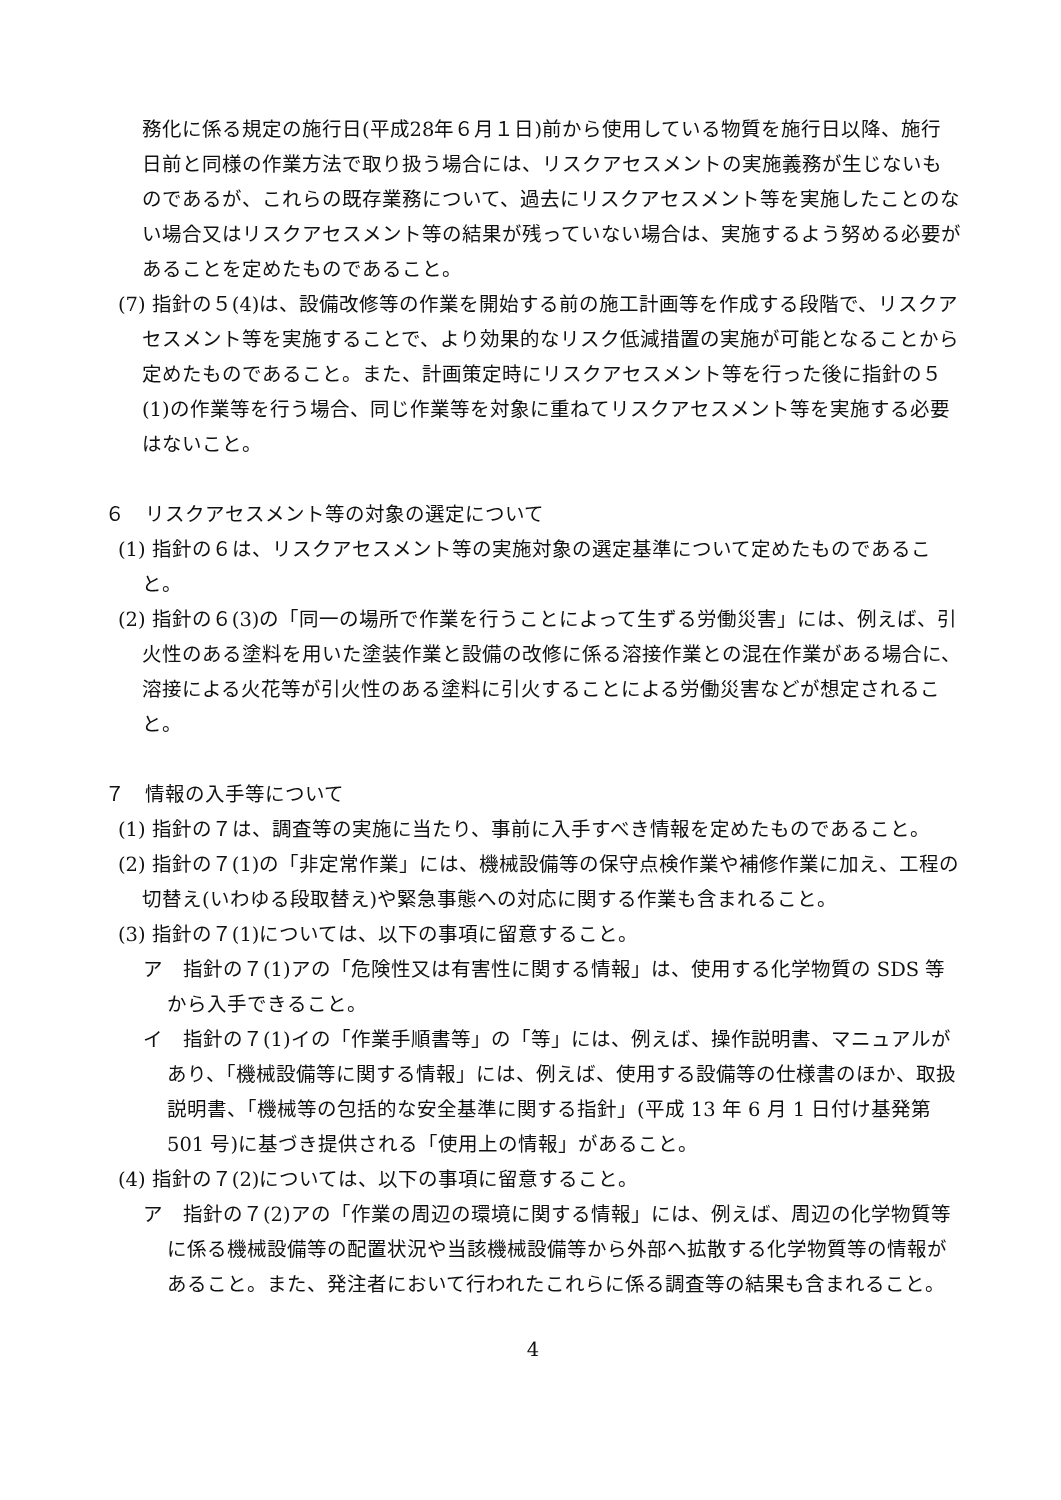務化に係る規定の施行日(平成28年６月１日)前から使用している物質を施行日以降、施行日前と同様の作業方法で取り扱う場合には、リスクアセスメントの実施義務が生じないものであるが、これらの既存業務について、過去にリスクアセスメント等を実施したことのない場合又はリスクアセスメント等の結果が残っていない場合は、実施するよう努める必要があることを定めたものであること。
(7) 指針の５(4)は、設備改修等の作業を開始する前の施工計画等を作成する段階で、リスクアセスメント等を実施することで、より効果的なリスク低減措置の実施が可能となることから定めたものであること。また、計画策定時にリスクアセスメント等を行った後に指針の５(1)の作業等を行う場合、同じ作業等を対象に重ねてリスクアセスメント等を実施する必要はないこと。
６　リスクアセスメント等の対象の選定について
(1) 指針の６は、リスクアセスメント等の実施対象の選定基準について定めたものであること。
(2) 指針の６(3)の「同一の場所で作業を行うことによって生ずる労働災害」には、例えば、引火性のある塗料を用いた塗装作業と設備の改修に係る溶接作業との混在作業がある場合に、溶接による火花等が引火性のある塗料に引火することによる労働災害などが想定されること。
７　情報の入手等について
(1) 指針の７は、調査等の実施に当たり、事前に入手すべき情報を定めたものであること。
(2) 指針の７(1)の「非定常作業」には、機械設備等の保守点検作業や補修作業に加え、工程の切替え(いわゆる段取替え)や緊急事態への対応に関する作業も含まれること。
(3) 指針の７(1)については、以下の事項に留意すること。
ア　指針の７(1)アの「危険性又は有害性に関する情報」は、使用する化学物質の SDS 等から入手できること。
イ　指針の７(1)イの「作業手順書等」の「等」には、例えば、操作説明書、マニュアルがあり、「機械設備等に関する情報」には、例えば、使用する設備等の仕様書のほか、取扱説明書、「機械等の包括的な安全基準に関する指針」(平成 13 年 6 月 1 日付け基発第 501 号)に基づき提供される「使用上の情報」があること。
(4) 指針の７(2)については、以下の事項に留意すること。
ア　指針の７(2)アの「作業の周辺の環境に関する情報」には、例えば、周辺の化学物質等に係る機械設備等の配置状況や当該機械設備等から外部へ拡散する化学物質等の情報があること。また、発注者において行われたこれらに係る調査等の結果も含まれること。
4